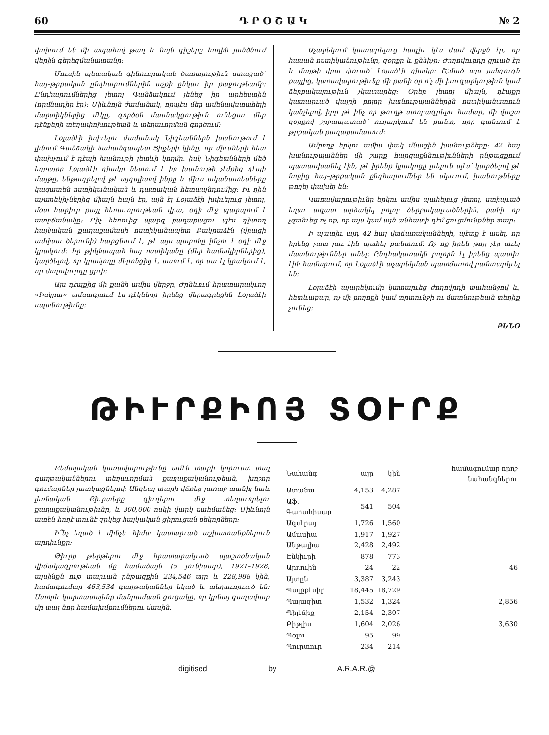60 Դ Ր Օ Շ Ա Կ № 2
փոխում են մի ապահով թաղ և նոյն գիշերը հողին յանձնում վերին գերեզմանատանը:
Մուսին պետական գինուորական ծառայութիւն ստացած՝ հայ–թրքական ընդհարումներին աչքի ընկաւ իր քաջութեամբ: Ընդհարումներից յետոյ Գանձակում յենեց իր արհեստին (որմնադիր էր): Միևնոյն ժամանակ, որպէս մեր ամենավստահելի մարտիկներից մէկը, գործօն մասնակցութիւն ունեցաւ մեր դէնքերի տեղափոխութեան և տեղաւորման գործում:
Լօլաձէի խփւելու ժամանակ Նիգեաններն խանութում է լինում Գանձակի նահանգապետ Ցիլչերի կինը, որ միւսների հետ փախչում է դէպի խանութի յետևի կողմը. իսկ Նիգեանների մեծ եղբայրը Լօլաձէի դիակը նետում է իր խանութի չէմքից դէպի մայթը, ենթադրելով թէ այդպիսով ինքը և միւս ականատեսները կազատեն ոստիկանական և դատական հետապնդումից: Իւ–ղին աչարեկիչներից միայն հայն էր, այն էլ Լօլաձէի խփւելուց յետոյ, մօտ հարիւր քայլ հեռաւորութեան վրա, օդի մէջ պարպում է ատրճանակը: Բիչ հեռուից պարզ քաղաքացու պէս դիտող հայկական քաղաքամասի ոստիկանապետ Բակրաձէն (վրացի ամփսա ծերունի) հարցնում է, թէ այս պարոնը ինչու է օդի մէջ կրակում: Իր թիկնապահ հայ ոստիկանը (մեր համակիրներից), կարծելով, որ կրակողը մերոնցից է, ասում է, որ սա էլ կրակում է, որ ժողովուրդը ցրւի:
Այս դէպքից մի քանի ամիս վերջը, Ժընևում հրատարակւող «Իսկրա» ամսագրում էս–դէկները իրենց վերագրեցին Լօլաձէի սպանութիւնը:
Աչարեկում կատարելուց հազիւ կէս ժամ վերջն էր, որ հասան ոստիկանութիւնը, զօրքը և քննիչը: Ժողովուրդը ցրւած էր և մայթի վրա փռւած՝ Լօլաձէի դիակը: Շշմած այս յանդուգն քայլից, կառավարութիւնը մի քանի օր ո՛չ մի խուզարկութիւն կամ ձերբակալութիւն չկատարեց: Օրեր յետոյ միայն, դէպքը կատարւած վայրի բոլոր խանութպաններին ոստիկանատուն կանչելով, իբր թէ ինչ որ թուղթ ստորագրելու համար, մի վաշտ զօրքով շրջապատած՝ ուղարկում են բանտ, որը գտնւում է թրքական քաղաքամասում:
Ամբողջ երկու ամիս փակ մնացին խանութները: 42 հայ խանութպաններ մի շարք հարցաքննութիւնների ընթացքում պատասխանել էին, թէ իրենք կրակոցը լսելուն պէս՝ կարծելով թէ նորից հայ–թրքական ընդհարումներ են սկսւում, խանութները թողել փախել են:
Կառավարութիւնը երկու ամիս պահելուց յետոյ, ստիպւած եղաւ ազատ արձակել բոլոր ձերբակալւածներին, քանի որ չգտնւեց ոչ ոք, որ այս կամ այն անհատի դէմ ցուցմունքներ տար:
Ի պատիւ այդ 42 հայ վաճառականների, պէտք է ասել, որ իրենց չատ լաւ էին պահել բանտում: Ոչ ոք իրեն թոյլ չէր տւել մատնութիւններ անել: Ընդհակառակն բոլորն էլ իրենց պատիւ էին համարում, որ Լօլաձէի աչարեկման պատճառով բանտարկւել են:
Լօլաձէի աչարեկումը կատարւեց ժողովրդի պահանջով և, հետևաբար, ոչ մի բողոքի կամ տրտունջի ու մատնութեան տեղիք չունեց:
ԲԵՆՕ
ԹԻՒՐՔԻՈՅ ՏՕՒՐՔ
Քեմալական կառավարութիւնը ամէն տարի կորուստ տալ գաղթականներու տեղաւորման քաղաքականութեան, խոշոր գումարներ յատկացնելով: Անցեալ տարի վճռեց յառաջ տանիլ նաև լեռնական Քիւրտերը գիւղերու մէջ տեղաւորելու քաղաքականութիւնը, և 300,000 ոսկի վարկ սահմանեց: Միևնոյն ատեն հողէ տունէ զրկեց հայկական ցիրուցան բեկորները:
Ի՞նչ եղած է մինչև հիմա կատարւած աշխատանքներուն արդիւնքը:
Թիւրք թերթերու մէջ հրատարակւած պաշտօնական վիճակագրութեան մը համաձայն (5 յունիսար), 1921–1928, այսինքն ութ տարւան ընթացքին 234,546 այր և 228,988 կին, համագումար 463,534 գաղթականներ եկած և տեղաւորւած են: Ստորև կարտատպենք մանրամասն ցուցակը, որ կրնայ գաղափար մը տալ նոր համախմբումներու մասին.—
| Նահանգ | այր | կին | համագումար որոշ նահանգներու |
| --- | --- | --- | --- |
| Ատանա | 4,153 | 4,287 | |
| Աֆ. Գարահիսար | 541 | 504 | |
| Ագսէրայ | 1,726 | 1,560 | |
| Ամասիա | 1,917 | 1,927 | |
| Անթալիա | 2,428 | 2,492 | |
| Էնկիւրի | 878 | 773 | |
| Արդուին | 24 | 22 | 46 |
| Այտըն | 3,387 | 3,243 | |
| Պալըքէսիր | 18,445 | 18,729 | |
| Պայազիտ | 1,532 | 1,324 | 2,856 |
| Պիլէճիք | 2,154 | 2,307 | |
| Բիթլիս | 1,604 | 2,026 | 3,630 |
| Պօլու | 95 | 99 | |
| Պուրտուր | 234 | 214 | |
digitised by A.R.A.R.@